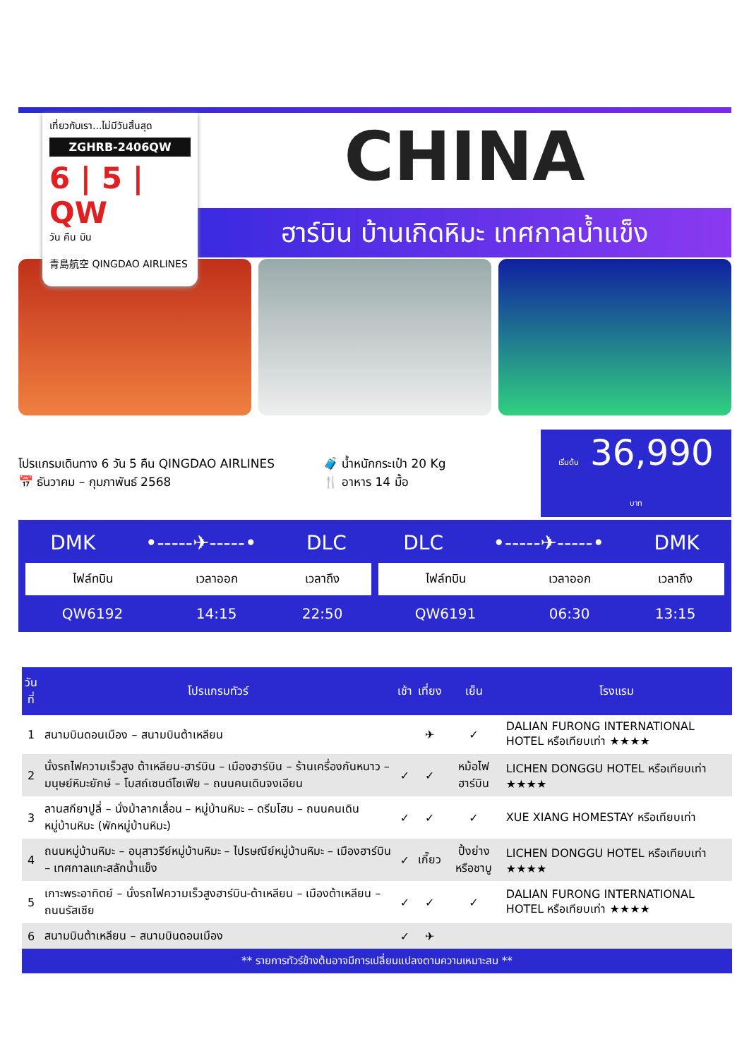เที่ยวกับเรา...ไม่มีวันสิ้นสุด
ZGHRB-2406QW
6 | 5 | QW
วัน คืน บิน
青島航空 QINGDAO AIRLINES
CHINA
ฮาร์บิน บ้านเกิดหิมะ เทศกาลน้ำแข็ง
โปรแกรมเดินทาง 6 วัน 5 คืน QINGDAO AIRLINES
📅 ธันวาคม – กุมภาพันธ์ 2568
🧳 น้ำหนักกระเป๋า 20 Kg
🍴 อาหาร 14 มื้อ
เริ่มต้น 36,990 บาท
DMK •-----✈-----• DLC
| ไฟล์ทบิน | เวลาออก | เวลาถึง |
| --- | --- | --- |
| QW6192 | 14:15 | 22:50 |
DLC •-----✈-----• DMK
| ไฟล์ทบิน | เวลาออก | เวลาถึง |
| --- | --- | --- |
| QW6191 | 06:30 | 13:15 |
| วันที่ | โปรแกรมทัวร์ | เช้า | เที่ยง | เย็น | โรงแรม |
| --- | --- | --- | --- | --- | --- |
| 1 | สนามบินดอนเมือง – สนามบินต้าเหลียน | | ✈ | ✓ | DALIAN FURONG INTERNATIONAL HOTEL หรือเทียบเท่า ★★★★ |
| 2 | นั่งรถไฟความเร็วสูง ต้าเหลียน-ฮาร์บิน – เมืองฮาร์บิน – ร้านเครื่องกันหนาว – มนุษย์หิมะยักษ์ – โบสถ์เซนต์โซเฟีย – ถนนคนเดินจงเอียน | ✓ | ✓ | หม้อไฟ ฮาร์บิน | LICHEN DONGGU HOTEL หรือเทียบเท่า ★★★★ |
| 3 | ลานสกียาปูลี่ – นั่งม้าลากเลื่อน – หมู่บ้านหิมะ – ดรีมโฮม – ถนนคนเดินหมู่บ้านหิมะ (พักหมู่บ้านหิมะ) | ✓ | ✓ | ✓ | XUE XIANG HOMESTAY หรือเทียบเท่า |
| 4 | ถนนหมู่บ้านหิมะ – อนุสาวรีย์หมู่บ้านหิมะ – ไปรษณีย์หมู่บ้านหิมะ – เมืองฮาร์บิน – เทศกาลแกะสลักน้ำแข็ง | ✓ | เกี๊ยว | ปิ้งย่าง หรือชาบู | LICHEN DONGGU HOTEL หรือเทียบเท่า ★★★★ |
| 5 | เกาะพระอาทิตย์ – นั่งรถไฟความเร็วสูงฮาร์บิน-ต้าเหลียน – เมืองต้าเหลียน – ถนนรัสเซีย | ✓ | ✓ | ✓ | DALIAN FURONG INTERNATIONAL HOTEL หรือเทียบเท่า ★★★★ |
| 6 | สนามบินต้าเหลียน – สนามบินดอนเมือง | ✓ | ✈ | | |
** รายการทัวร์ข้างต้นอาจมีการเปลี่ยนแปลงตามความเหมาะสม **